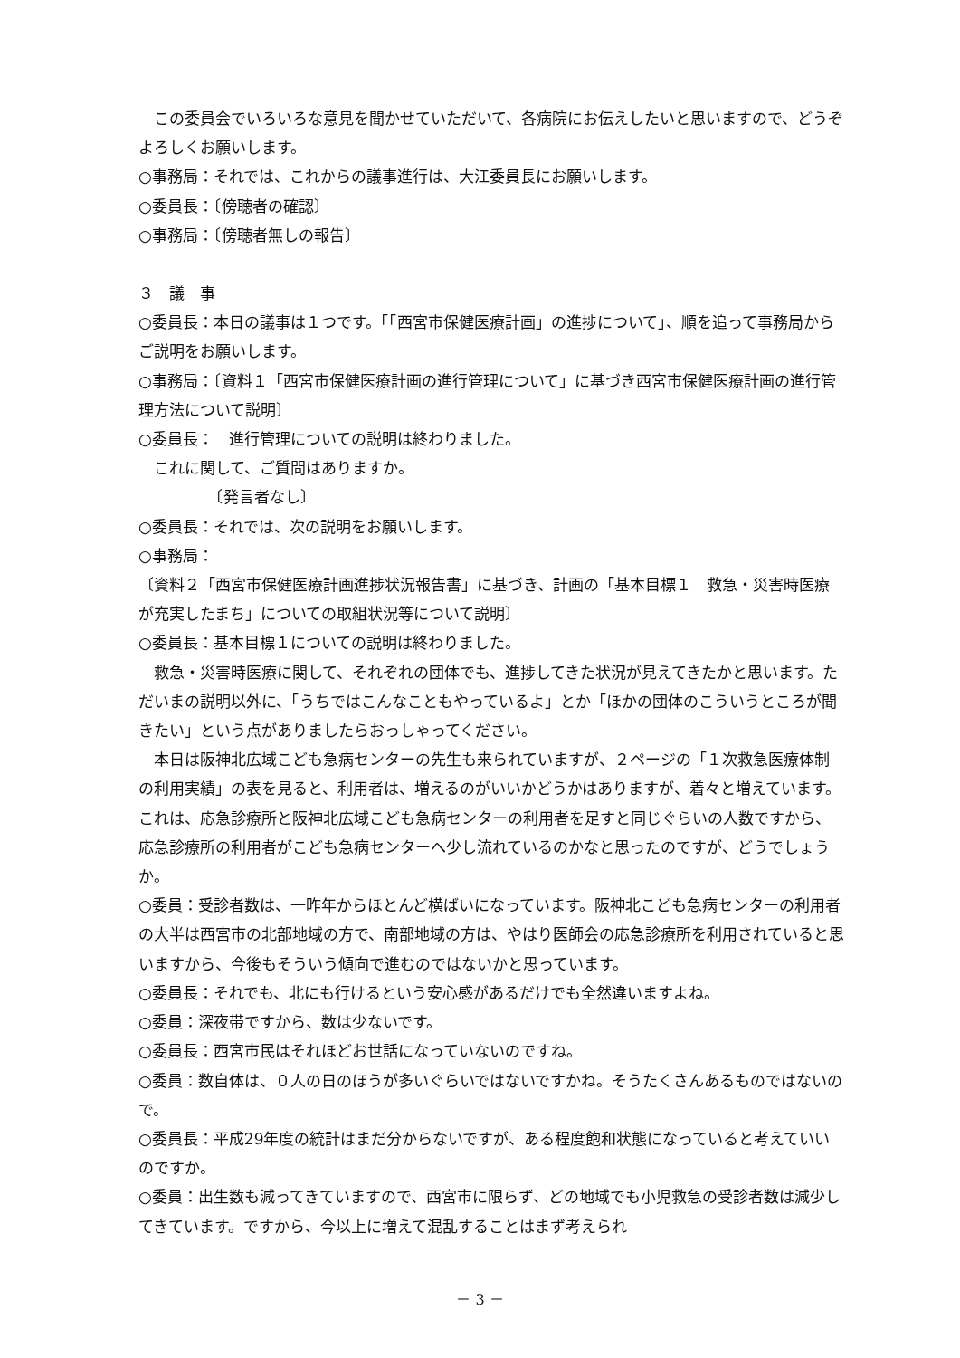この委員会でいろいろな意見を聞かせていただいて、各病院にお伝えしたいと思いますので、どうぞよろしくお願いします。
○事務局：それでは、これからの議事進行は、大江委員長にお願いします。
○委員長：〔傍聴者の確認〕
○事務局：〔傍聴者無しの報告〕
３　議　事
○委員長：本日の議事は１つです。「「西宮市保健医療計画」の進捗について」、順を追って事務局からご説明をお願いします。
○事務局：〔資料１「西宮市保健医療計画の進行管理について」に基づき西宮市保健医療計画の進行管理方法について説明〕
○委員長：　進行管理についての説明は終わりました。
　これに関して、ご質問はありますか。
　　　　　〔発言者なし〕
○委員長：それでは、次の説明をお願いします。
○事務局：
〔資料２「西宮市保健医療計画進捗状況報告書」に基づき、計画の「基本目標１　救急・災害時医療が充実したまち」についての取組状況等について説明〕
○委員長：基本目標１についての説明は終わりました。
　救急・災害時医療に関して、それぞれの団体でも、進捗してきた状況が見えてきたかと思います。ただいまの説明以外に、「うちではこんなこともやっているよ」とか「ほかの団体のこういうところが聞きたい」という点がありましたらおっしゃってください。
　本日は阪神北広域こども急病センターの先生も来られていますが、２ページの「１次救急医療体制の利用実績」の表を見ると、利用者は、増えるのがいいかどうかはありますが、着々と増えています。これは、応急診療所と阪神北広域こども急病センターの利用者を足すと同じぐらいの人数ですから、応急診療所の利用者がこども急病センターへ少し流れているのかなと思ったのですが、どうでしょうか。
○委員：受診者数は、一昨年からほとんど横ばいになっています。阪神北こども急病センターの利用者の大半は西宮市の北部地域の方で、南部地域の方は、やはり医師会の応急診療所を利用されていると思いますから、今後もそういう傾向で進むのではないかと思っています。
○委員長：それでも、北にも行けるという安心感があるだけでも全然違いますよね。
○委員：深夜帯ですから、数は少ないです。
○委員長：西宮市民はそれほどお世話になっていないのですね。
○委員：数自体は、０人の日のほうが多いぐらいではないですかね。そうたくさんあるものではないので。
○委員長：平成29年度の統計はまだ分からないですが、ある程度飽和状態になっていると考えていいのですか。
○委員：出生数も減ってきていますので、西宮市に限らず、どの地域でも小児救急の受診者数は減少してきています。ですから、今以上に増えて混乱することはまず考えられ
－ 3 －